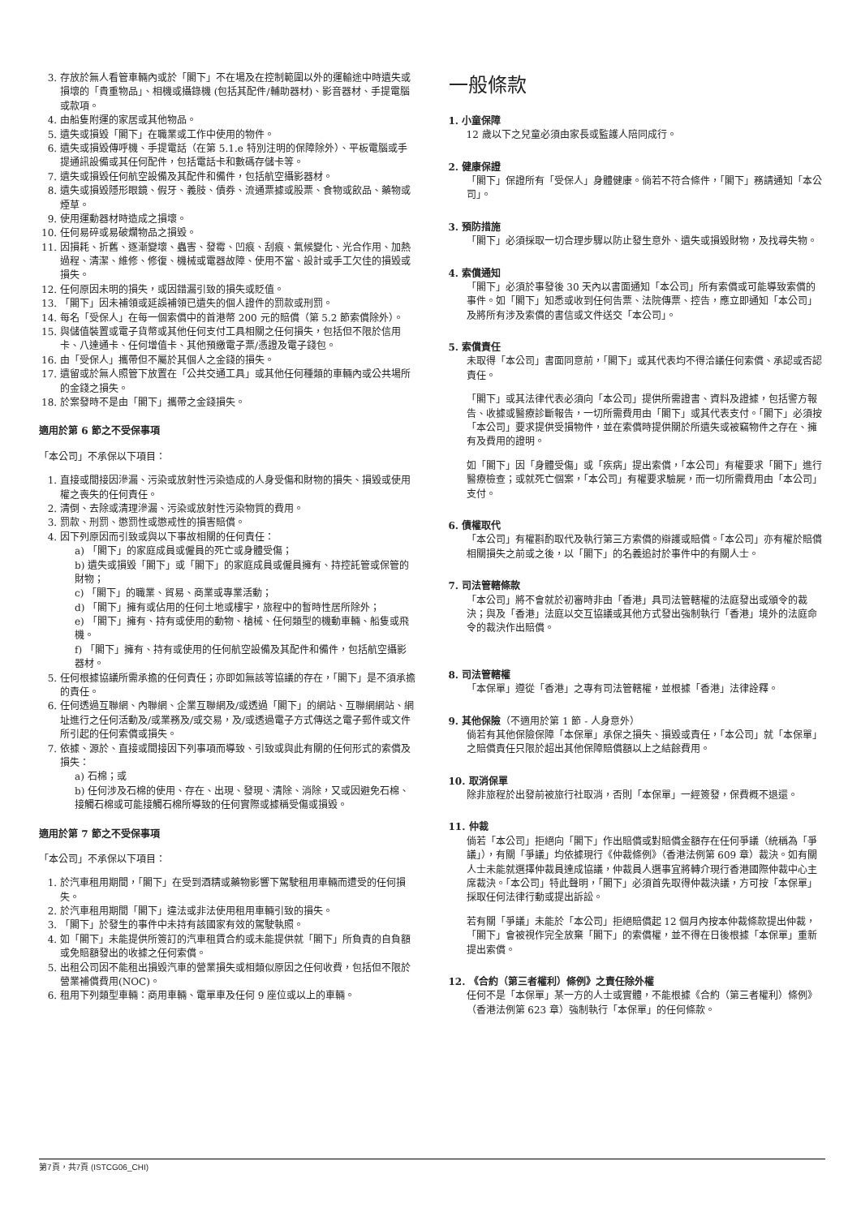3. 存放於無人看管車輛內或於「閣下」不在場及在控制範圍以外的運輸途中時遺失或損壞的「貴重物品」、相機或攝錄機 (包括其配件/輔助器材)、影音器材、手提電腦或款項。
4. 由船隻附運的家居或其他物品。
5. 遺失或損毀「閣下」在職業或工作中使用的物件。
6. 遺失或損毀傳呼機、手提電話（在第 5.1.e 特別注明的保障除外）、平板電腦或手提通訊設備或其任何配件，包括電話卡和數碼存儲卡等。
7. 遺失或損毀任何航空設備及其配件和備件，包括航空攝影器材。
8. 遺失或損毀隱形眼鏡、假牙、義肢、債券、流通票據或股票、食物或飲品、藥物或煙草。
9. 使用運動器材時造成之損壞。
10. 任何易碎或易破爛物品之損毀。
11. 因損耗、折舊、逐漸變壞、蟲害、發霉、凹痕、刮痕、氣候變化、光合作用、加熱過程、清潔、維修、修復、機械或電器故障、使用不當、設計或手工欠佳的損毀或損失。
12. 任何原因未明的損失，或因錯漏引致的損失或貶值。
13. 「閣下」因未補領或延誤補領已遺失的個人證件的罰款或刑罰。
14. 每名「受保人」在每一個索償中的首港幣 200 元的賠償（第 5.2 節索償除外）。
15. 與儲值裝置或電子貨幣或其他任何支付工具相關之任何損失，包括但不限於信用卡、八達通卡、任何增值卡、其他預繳電子票/憑證及電子錢包。
16. 由「受保人」攜帶但不屬於其個人之金錢的損失。
17. 遺留或於無人照管下放置在「公共交通工具」或其他任何種類的車輛內或公共場所的金錢之損失。
18. 於案發時不是由「閣下」攜帶之金錢損失。
適用於第 6 節之不受保事項
「本公司」不承保以下項目：
1. 直接或間接因滲漏、污染或放射性污染造成的人身受傷和財物的損失、損毀或使用權之喪失的任何責任。
2. 清倒、去除或清理滲漏、污染或放射性污染物質的費用。
3. 罰款、刑罰、懲罰性或懲戒性的損害賠償。
4. 因下列原因而引致或與以下事故相關的任何責任：
a) 「閣下」的家庭成員或僱員的死亡或身體受傷；
b) 遺失或損毀「閣下」或「閣下」的家庭成員或僱員擁有、持控託管或保管的財物；
c) 「閣下」的職業、貿易、商業或專業活動；
d) 「閣下」擁有或佔用的任何土地或樓宇，旅程中的暫時性居所除外；
e) 「閣下」擁有、持有或使用的動物、槍械、任何類型的機動車輛、船隻或飛機。
f) 「閣下」擁有、持有或使用的任何航空設備及其配件和備件，包括航空攝影器材。
5. 任何根據協議所需承擔的任何責任；亦即如無該等協議的存在，「閣下」是不須承擔的責任。
6. 任何透過互聯網、內聯網、企業互聯網及/或透過「閣下」的網站、互聯網網站、網址進行之任何活動及/或業務及/或交易，及/或透過電子方式傳送之電子郵件或文件所引起的任何索償或損失。
7. 依據、源於、直接或間接因下列事項而導致、引致或與此有關的任何形式的索償及損失：
a) 石棉；或
b) 任何涉及石棉的使用、存在、出現、發現、清除、消除，又或因避免石棉、接觸石棉或可能接觸石棉所導致的任何實際或據稱受傷或損毀。
適用於第 7 節之不受保事項
「本公司」不承保以下項目：
1. 於汽車租用期間，「閣下」在受到酒精或藥物影響下駕駛租用車輛而遭受的任何損失。
2. 於汽車租用期間「閣下」違法或非法使用租用車輛引致的損失。
3. 「閣下」於發生的事件中未持有該國家有效的駕駛執照。
4. 如「閣下」未能提供所簽訂的汽車租賃合約或未能提供就「閣下」所負責的自負額或免賠額發出的收據之任何索償。
5. 出租公司因不能租出損毀汽車的營業損失或相類似原因之任何收費，包括但不限於營業補償費用(NOC)。
6. 租用下列類型車輛：商用車輛、電單車及任何 9 座位或以上的車輛。
一般條款
1. 小童保障
12 歲以下之兒童必須由家長或監護人陪同成行。
2. 健康保證
「閣下」保證所有「受保人」身體健康。倘若不符合條件，「閣下」務請通知「本公司」。
3. 預防措施
「閣下」必須採取一切合理步驟以防止發生意外、遺失或損毀財物，及找尋失物。
4. 索償通知
「閣下」必須於事發後 30 天內以書面通知「本公司」所有索償或可能導致索償的事件。如「閣下」知悉或收到任何告票、法院傳票、控告，應立即通知「本公司」及將所有涉及索償的書信或文件送交「本公司」。
5. 索償責任
未取得「本公司」書面同意前，「閣下」或其代表均不得洽議任何索償、承認或否認責任。
「閣下」或其法律代表必須向「本公司」提供所需證書、資料及證據，包括警方報告、收據或醫療診斷報告，一切所需費用由「閣下」或其代表支付。「閣下」必須按「本公司」要求提供受損物件，並在索償時提供關於所遺失或被竊物件之存在、擁有及費用的證明。
如「閣下」因「身體受傷」或「疾病」提出索償，「本公司」有權要求「閣下」進行醫療檢查；或就死亡個案，「本公司」有權要求驗屍，而一切所需費用由「本公司」支付。
6. 債權取代
「本公司」有權斟酌取代及執行第三方索償的辯護或賠償。「本公司」亦有權於賠償相關損失之前或之後，以「閣下」的名義追討於事件中的有關人士。
7. 司法管轄條款
「本公司」將不會就於初審時非由「香港」具司法管轄權的法庭發出或頒令的裁決；與及「香港」法庭以交互協議或其他方式發出強制執行「香港」境外的法庭命令的裁決作出賠償。
8. 司法管轄權
「本保單」遵從「香港」之專有司法管轄權，並根據「香港」法律詮釋。
9. 其他保險（不適用於第 1 節 - 人身意外）
倘若有其他保險保障「本保單」承保之損失、損毀或責任，「本公司」就「本保單」之賠償責任只限於超出其他保障賠償額以上之結餘費用。
10. 取消保單
除非旅程於出發前被旅行社取消，否則「本保單」一經簽發，保費概不退還。
11. 仲裁
倘若「本公司」拒絕向「閣下」作出賠償或對賠償金額存在任何爭議（統稱為「爭議」），有關「爭議」均依據現行《仲裁條例》（香港法例第 609 章）裁決。如有關人士未能就選擇仲裁員達成協議，仲裁員人選事宜將轉介現行香港國際仲裁中心主席裁決。「本公司」特此聲明，「閣下」必須首先取得仲裁決議，方可按「本保單」採取任何法律行動或提出訴訟。
若有關「爭議」未能於「本公司」拒絕賠償起 12 個月內按本仲裁條款提出仲裁，「閣下」會被視作完全放棄「閣下」的索償權，並不得在日後根據「本保單」重新提出索償。
12. 《合約（第三者權利）條例》之責任除外權
任何不是「本保單」某一方的人士或實體，不能根據《合約（第三者權利）條例》（香港法例第 623 章）強制執行「本保單」的任何條款。
第7頁，共7頁 (ISTCG06_CHI)